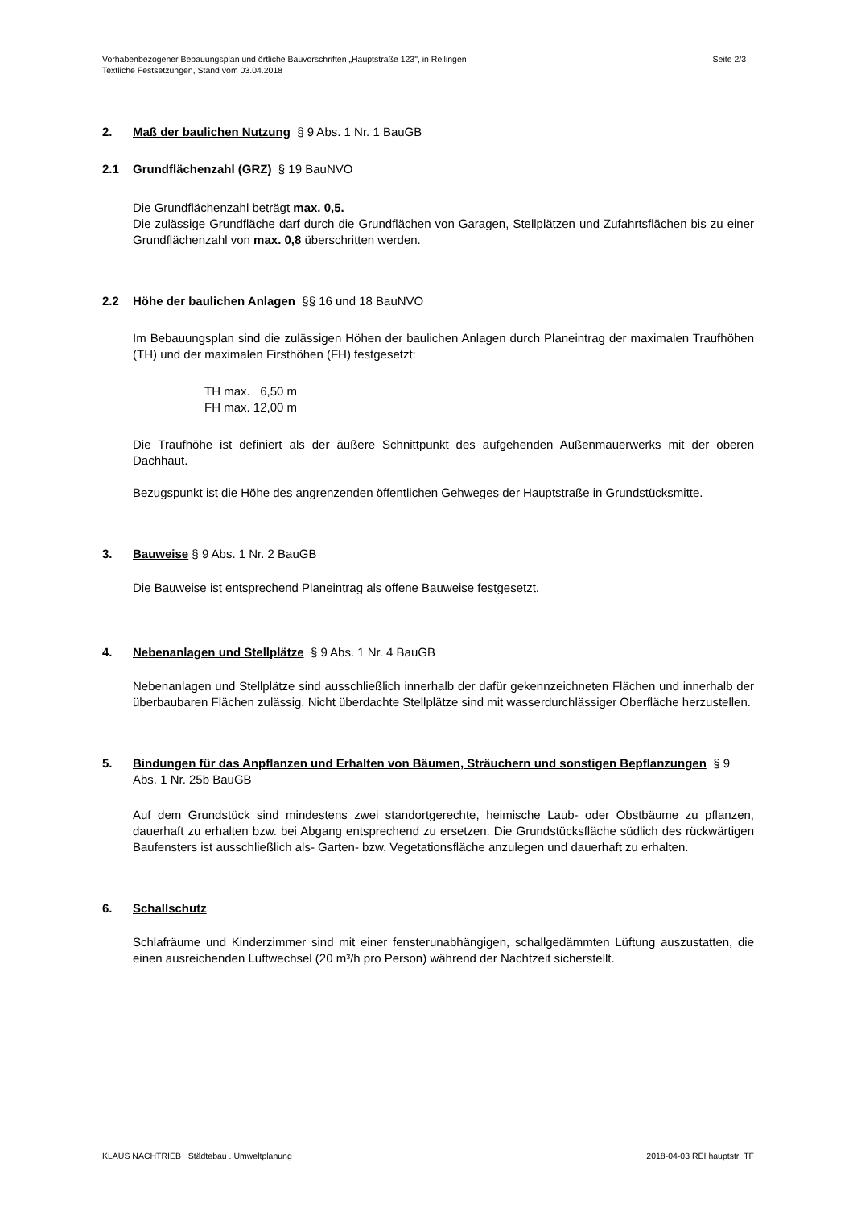Vorhabenbezogener Bebauungsplan und örtliche Bauvorschriften „Hauptstraße 123", in Reilingen
Textliche Festsetzungen, Stand vom 03.04.2018
Seite 2/3
2. Maß der baulichen Nutzung § 9 Abs. 1 Nr. 1 BauGB
2.1 Grundflächenzahl (GRZ) § 19 BauNVO
Die Grundflächenzahl beträgt max. 0,5.
Die zulässige Grundfläche darf durch die Grundflächen von Garagen, Stellplätzen und Zufahrtsflächen bis zu einer Grundflächenzahl von max. 0,8 überschritten werden.
2.2 Höhe der baulichen Anlagen §§ 16 und 18 BauNVO
Im Bebauungsplan sind die zulässigen Höhen der baulichen Anlagen durch Planeintrag der maximalen Traufhöhen (TH) und der maximalen Firsthöhen (FH) festgesetzt:
TH max. 6,50 m
FH max. 12,00 m
Die Traufhöhe ist definiert als der äußere Schnittpunkt des aufgehenden Außenmauerwerks mit der oberen Dachhaut.
Bezugspunkt ist die Höhe des angrenzenden öffentlichen Gehweges der Hauptstraße in Grundstücksmitte.
3. Bauweise § 9 Abs. 1 Nr. 2 BauGB
Die Bauweise ist entsprechend Planeintrag als offene Bauweise festgesetzt.
4. Nebenanlagen und Stellplätze § 9 Abs. 1 Nr. 4 BauGB
Nebenanlagen und Stellplätze sind ausschließlich innerhalb der dafür gekennzeichneten Flächen und innerhalb der überbaubaren Flächen zulässig. Nicht überdachte Stellplätze sind mit wasserdurchlässiger Oberfläche herzustellen.
5. Bindungen für das Anpflanzen und Erhalten von Bäumen, Sträuchern und sonstigen Bepflanzungen § 9 Abs. 1 Nr. 25b BauGB
Auf dem Grundstück sind mindestens zwei standortgerechte, heimische Laub- oder Obstbäume zu pflanzen, dauerhaft zu erhalten bzw. bei Abgang entsprechend zu ersetzen. Die Grundstücksfläche südlich des rückwärtigen Baufensters ist ausschließlich als- Garten- bzw. Vegetationsfläche anzulegen und dauerhaft zu erhalten.
6. Schallschutz
Schlafräume und Kinderzimmer sind mit einer fensterunabhängigen, schallgedämmten Lüftung auszustatten, die einen ausreichenden Luftwechsel (20 m³/h pro Person) während der Nachtzeit sicherstellt.
KLAUS NACHTRIEB Städtebau . Umweltplanung 2018-04-03 REI hauptstr TF